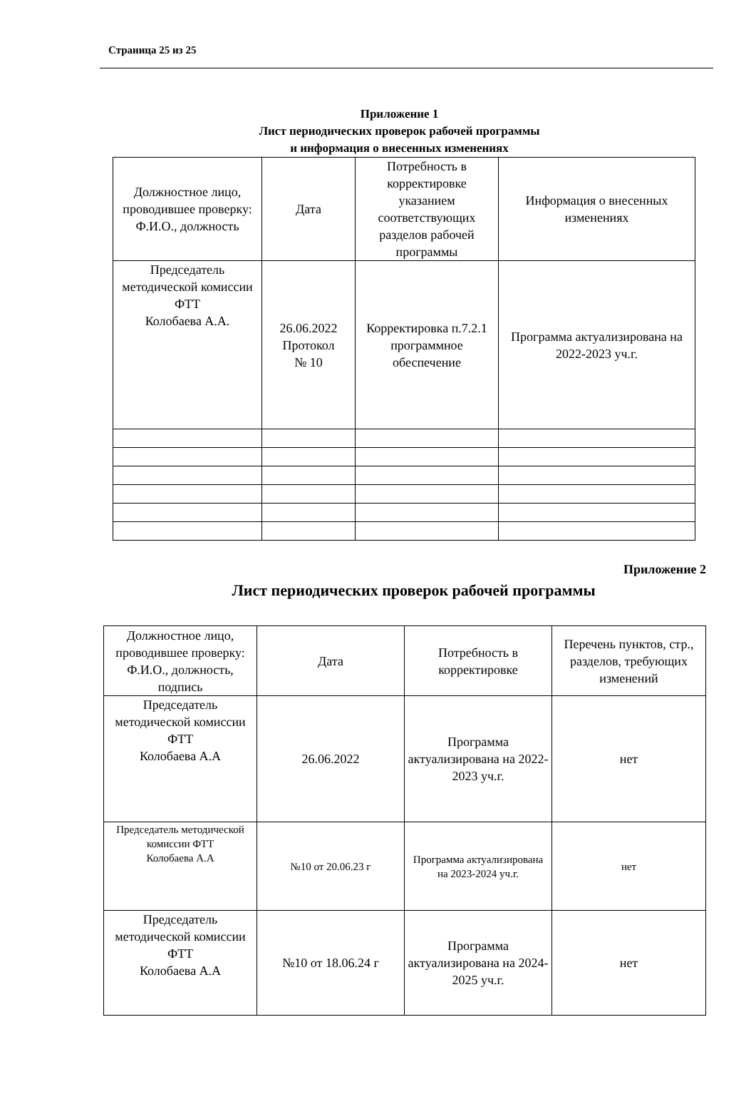Страница 25 из 25
Приложение 1
Лист периодических проверок рабочей программы
и информация о внесенных изменениях
| Должностное лицо, проводившее проверку: Ф.И.О., должность | Дата | Потребность в корректировке указанием соответствующих разделов рабочей программы | Информация о внесенных изменениях |
| --- | --- | --- | --- |
| Председатель методической комиссии ФТТ Колобаева А.А. | 26.06.2022 Протокол № 10 | Корректировка п.7.2.1 программное обеспечение | Программа актуализирована на 2022-2023 уч.г. |
Приложение 2
Лист периодических проверок рабочей программы
| Должностное лицо, проводившее проверку: Ф.И.О., должность, подпись | Дата | Потребность в корректировке | Перечень пунктов, стр., разделов, требующих изменений |
| --- | --- | --- | --- |
| Председатель методической комиссии ФТТ Колобаева А.А | 26.06.2022 | Программа актуализирована на 2022-2023 уч.г. | нет |
| Председатель методической комиссии ФТТ Колобаева А.А | №10 от 20.06.23 г | Программа актуализирована на 2023-2024 уч.г. | нет |
| Председатель методической комиссии ФТТ Колобаева А.А | №10 от 18.06.24 г | Программа актуализирована на 2024-2025 уч.г. | нет |